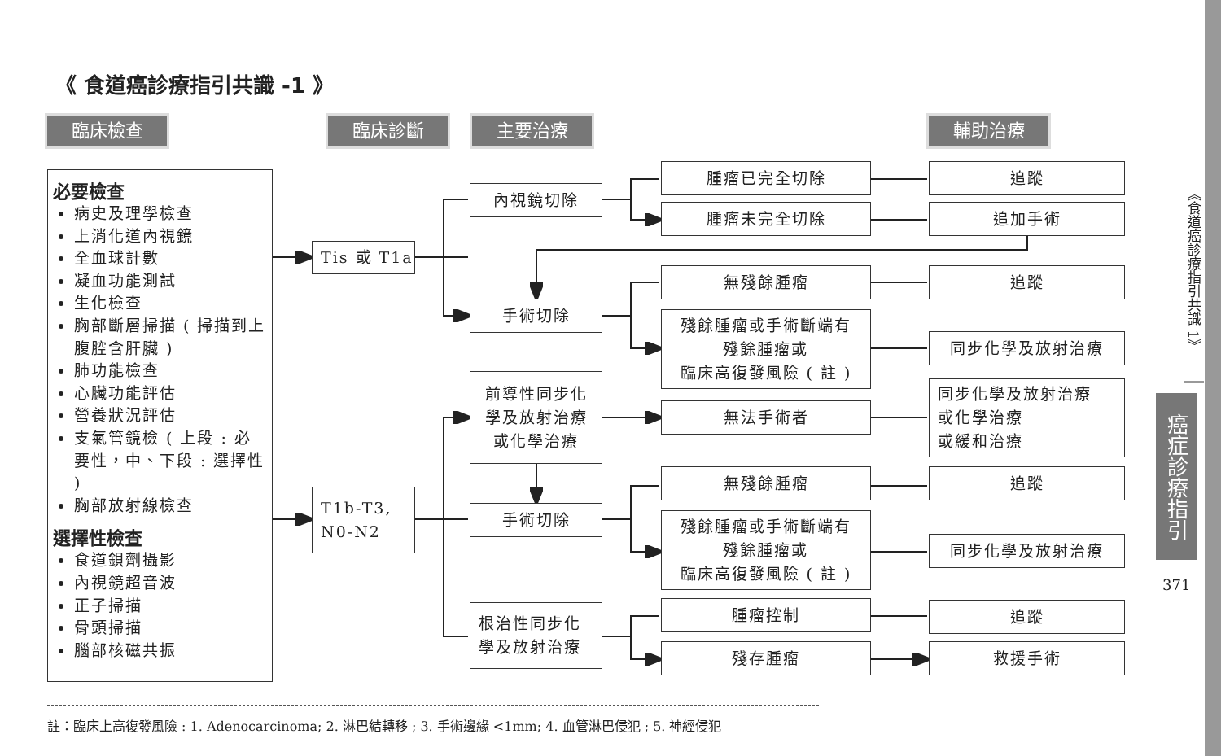《 食道癌診療指引共識 -1 》
臨床檢查 臨床診斷 主要治療 輔助治療
必要檢查
病史及理學檢查
上消化道內視鏡
全血球計數
凝血功能測試
生化檢查
胸部斷層掃描 ( 掃描到上腹腔含肝臟 )
肺功能檢查
心臟功能評估
營養狀況評估
支氣管鏡檢 ( 上段 : 必要性，中、下段 : 選擇性 )
胸部放射線檢查
選擇性檢查
食道鋇劑攝影
內視鏡超音波
正子掃描
骨頭掃描
腦部核磁共振
Tis 或 T1a
T1b-T3,
N0-N2
內視鏡切除
手術切除
前導性同步化
學及放射治療
或化學治療
手術切除
根治性同步化
學及放射治療
腫瘤已完全切除
腫瘤未完全切除
無殘餘腫瘤
殘餘腫瘤或手術斷端有
殘餘腫瘤或
臨床高復發風險 ( 註 )
無法手術者
無殘餘腫瘤
殘餘腫瘤或手術斷端有
殘餘腫瘤或
臨床高復發風險 ( 註 )
腫瘤控制
殘存腫瘤
追蹤
追加手術
追蹤
同步化學及放射治療
同步化學及放射治療
或化學治療
或緩和治療
追蹤
同步化學及放射治療
追蹤
救援手術
註：臨床上高復發風險 : 1. Adenocarcinoma; 2. 淋巴結轉移 ; 3. 手術邊緣 <1mm; 4. 血管淋巴侵犯 ; 5. 神經侵犯
《食道癌診療指引共識 1》
癌症診療指引
371